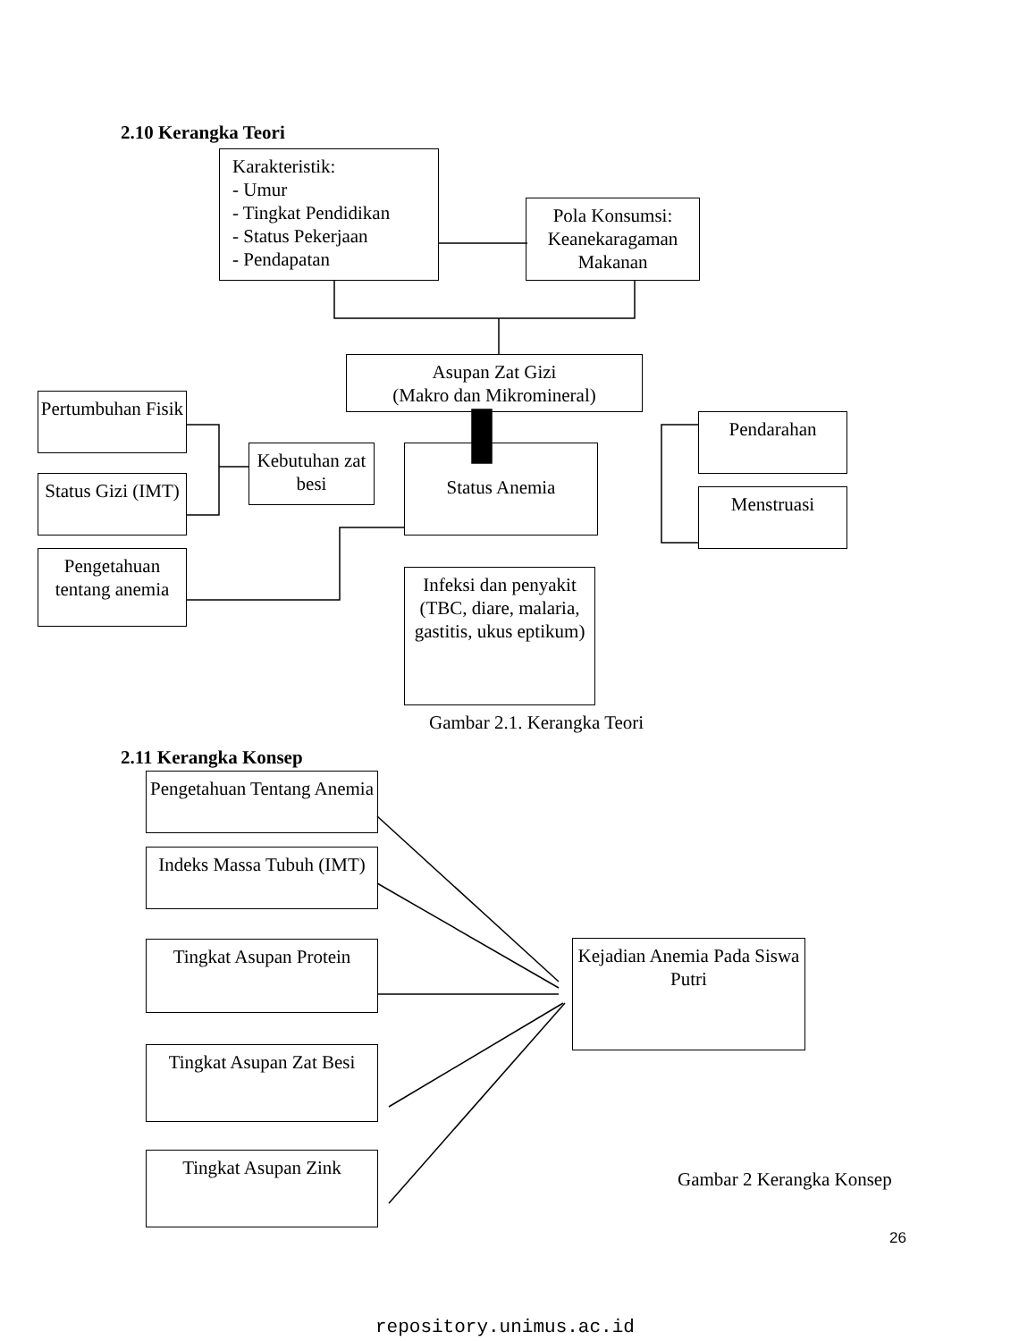2.10 Kerangka Teori
Karakteristik:
- Umur
- Tingkat Pendidikan
- Status Pekerjaan
- Pendapatan
Pola Konsumsi: Keanekaragaman Makanan
Asupan Zat Gizi
(Makro dan Mikromineral)
Pertumbuhan Fisik
Status Gizi (IMT)
Pengetahuan tentang anemia
Kebutuhan zat besi
Status Anemia
Pendarahan
Menstruasi
Infeksi dan penyakit (TBC, diare, malaria, gastitis, ukus eptikum)
Gambar 2.1. Kerangka Teori
2.11 Kerangka Konsep
Pengetahuan Tentang Anemia
Indeks Massa Tubuh (IMT)
Tingkat Asupan Protein
Tingkat Asupan Zat Besi
Tingkat Asupan Zink
Kejadian Anemia Pada Siswa Putri
Gambar 2 Kerangka Konsep
26
repository.unimus.ac.id